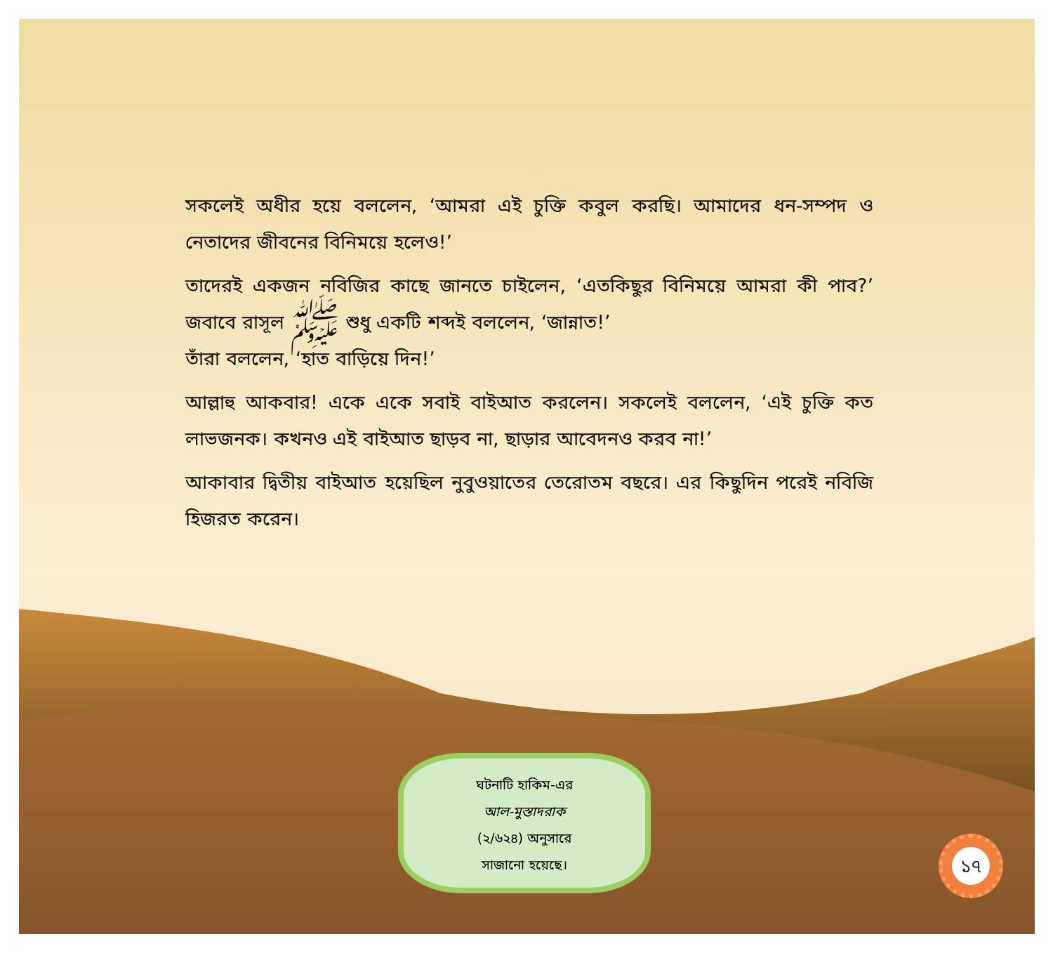সকলেই অধীর হয়ে বললেন, ‘আমরা এই চুক্তি কবুল করছি। আমাদের ধন-সম্পদ ও নেতাদের জীবনের বিনিময়ে হলেও!’
তাদেরই একজন নবিজির কাছে জানতে চাইলেন, ‘এতকিছুর বিনিময়ে আমরা কী পাব?’ জবাবে রাসূল ﷺ শুধু একটি শব্দই বললেন, ‘জান্নাত!’
তাঁরা বললেন, ‘হাত বাড়িয়ে দিন!’
আল্লাহু আকবার! একে একে সবাই বাইআত করলেন। সকলেই বললেন, ‘এই চুক্তি কত লাভজনক। কখনও এই বাইআত ছাড়ব না, ছাড়ার আবেদনও করব না!’
আকাবার দ্বিতীয় বাইআত হয়েছিল নুবুওয়াতের তেরোতম বছরে। এর কিছুদিন পরেই নবিজি হিজরত করেন।
ঘটনাটি হাকিম-এর
আল-মুস্তাদরাক
(২/৬২৪) অনুসারে
সাজানো হয়েছে।
১৭